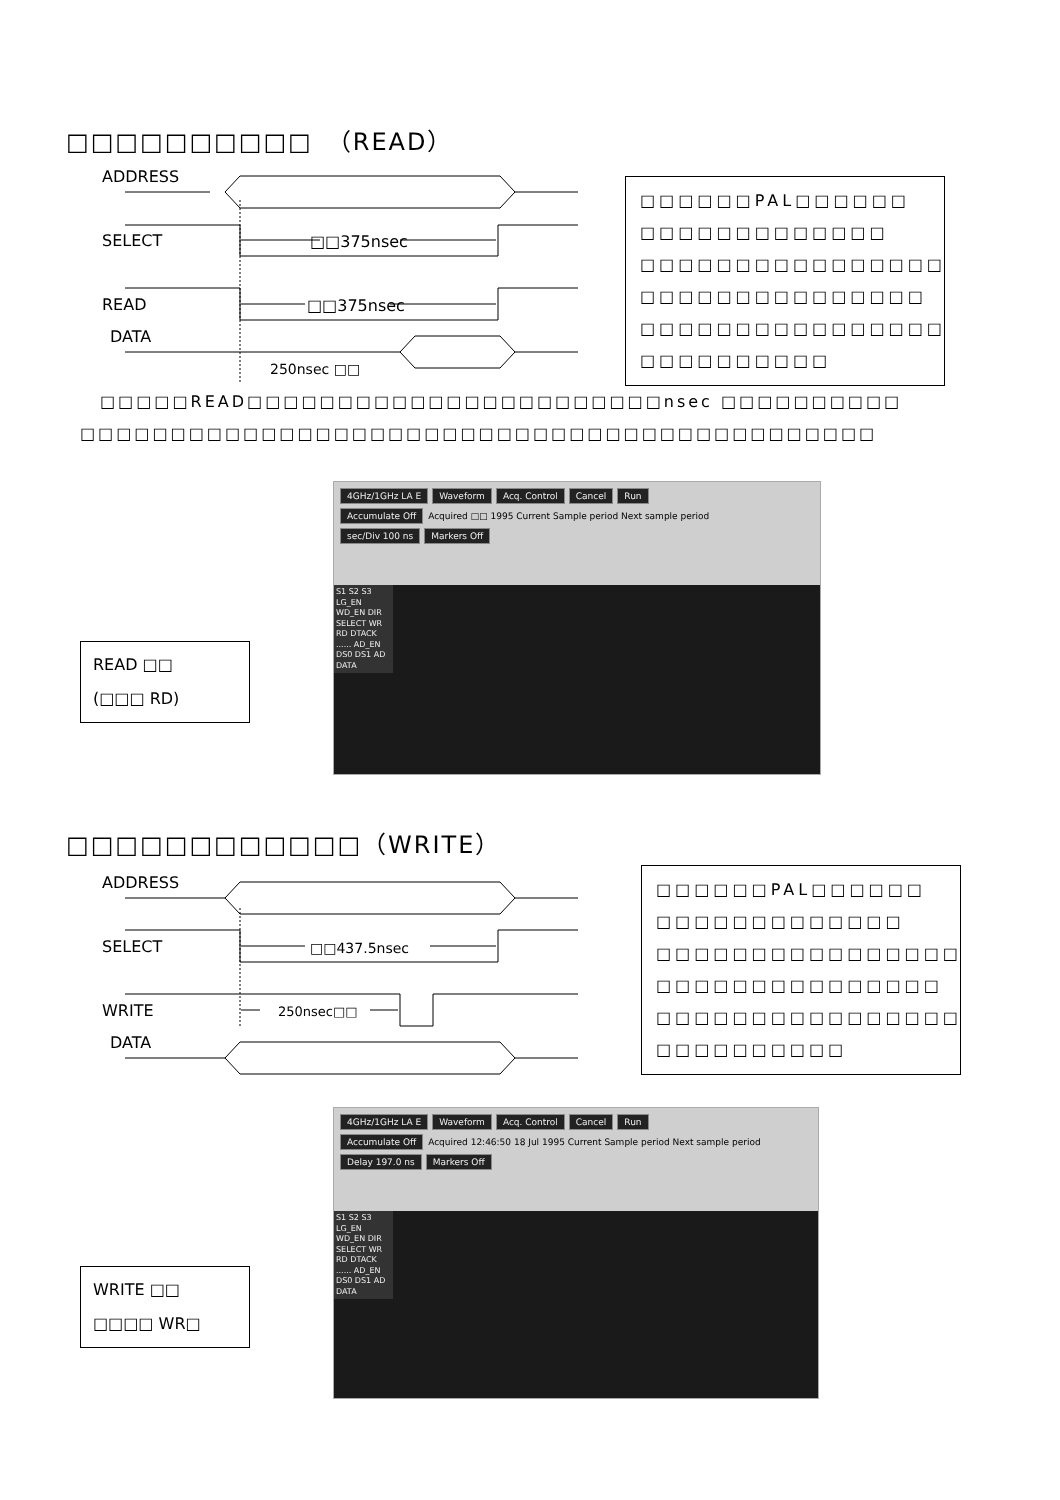□□□□□□□□□□　（READ）
ADDRESS
SELECT
□□375nsec
READ
□□375nsec
DATA
250nsec □□
□□□□□□PAL□□□□□□
□□□□□□□□□□□□□
□□□□□□□□□□□□□□□□
□□□□□□□□□□□□□□□
□□□□□□□□□□□□□□□□
□□□□□□□□□□
□□□□□READ□□□□□□□□□□□□□□□□□□□□□□□nsec □□□□□□□□□□
□□□□□□□□□□□□□□□□□□□□□□□□□□□□□□□□□□□□□□□□□□□□
READ □□
(□□□ RD)
4GHz/1GHz LA E Waveform Acq. Control Cancel Run
Accumulate Off Acquired □□ 1995 Current Sample period Next sample period
sec/Div 100 ns Markers Off
S1 S2 S3 LG_EN WD_EN DIR SELECT WR RD DTACK ...... AD_EN DS0 DS1 AD DATA
□□□□□□□□□□□□（WRITE）
ADDRESS
SELECT
□□437.5nsec
WRITE
250nsec□□
DATA
□□□□□□PAL□□□□□□
□□□□□□□□□□□□□
□□□□□□□□□□□□□□□□
□□□□□□□□□□□□□□□
□□□□□□□□□□□□□□□□
□□□□□□□□□□
WRITE □□
□□□□ WR□
4GHz/1GHz LA E Waveform Acq. Control Cancel Run
Accumulate Off Acquired 12:46:50 18 Jul 1995 Current Sample period Next sample period
Delay 197.0 ns Markers Off
S1 S2 S3 LG_EN WD_EN DIR SELECT WR RD DTACK ...... AD_EN DS0 DS1 AD DATA